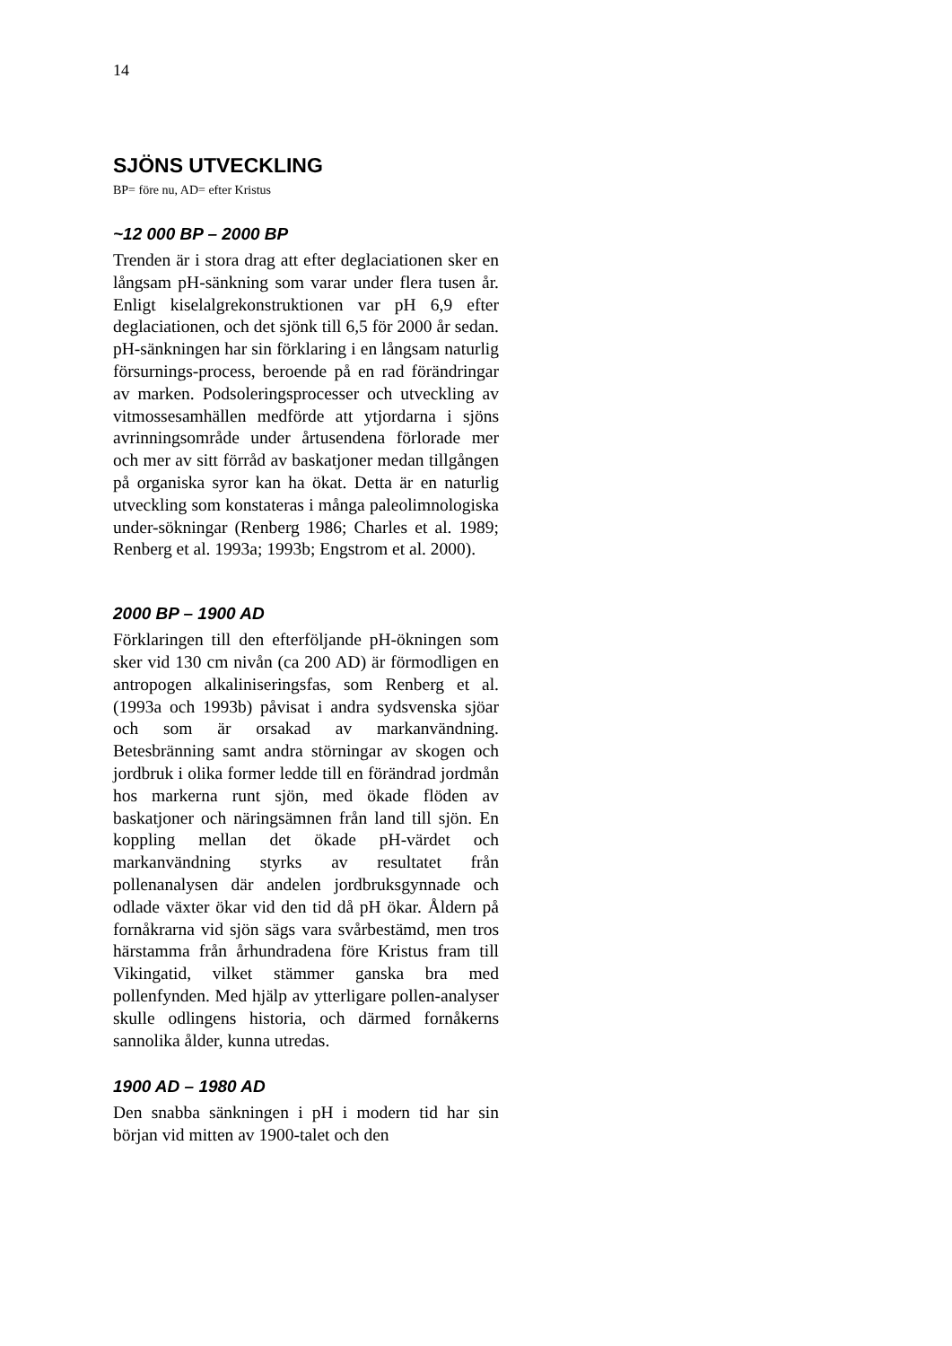14
SJÖNS UTVECKLING
BP= före nu, AD= efter Kristus
~12 000 BP – 2000 BP
Trenden är i stora drag att efter deglaciationen sker en långsam pH-sänkning som varar under flera tusen år. Enligt kiselalgrekonstruktionen var pH 6,9 efter deglaciationen, och det sjönk till 6,5 för 2000 år sedan. pH-sänkningen har sin förklaring i en långsam naturlig försurnings-process, beroende på en rad förändringar av marken. Podsoleringsprocesser och utveckling av vitmossesamhällen medförde att ytjordarna i sjöns avrinningsområde under årtusendena förlorade mer och mer av sitt förråd av baskatjoner medan tillgången på organiska syror kan ha ökat. Detta är en naturlig utveckling som konstateras i många paleolimnologiska under-sökningar (Renberg 1986; Charles et al. 1989; Renberg et al. 1993a; 1993b; Engstrom et al. 2000).
2000 BP – 1900 AD
Förklaringen till den efterföljande pH-ökningen som sker vid 130 cm nivån (ca 200 AD) är förmodligen en antropogen alkaliniseringsfas, som Renberg et al. (1993a och 1993b) påvisat i andra sydsvenska sjöar och som är orsakad av markanvändning. Betesbränning samt andra störningar av skogen och jordbruk i olika former ledde till en förändrad jordmån hos markerna runt sjön, med ökade flöden av baskatjoner och näringsämnen från land till sjön. En koppling mellan det ökade pH-värdet och markanvändning styrks av resultatet från pollenanalysen där andelen jordbruksgynnade och odlade växter ökar vid den tid då pH ökar. Åldern på fornåkrarna vid sjön sägs vara svårbestämd, men tros härstamma från århundradena före Kristus fram till Vikingatid, vilket stämmer ganska bra med pollenfynden. Med hjälp av ytterligare pollen-analyser skulle odlingens historia, och därmed fornåkerns sannolika ålder, kunna utredas.
1900 AD – 1980 AD
Den snabba sänkningen i pH i modern tid har sin början vid mitten av 1900-talet och den